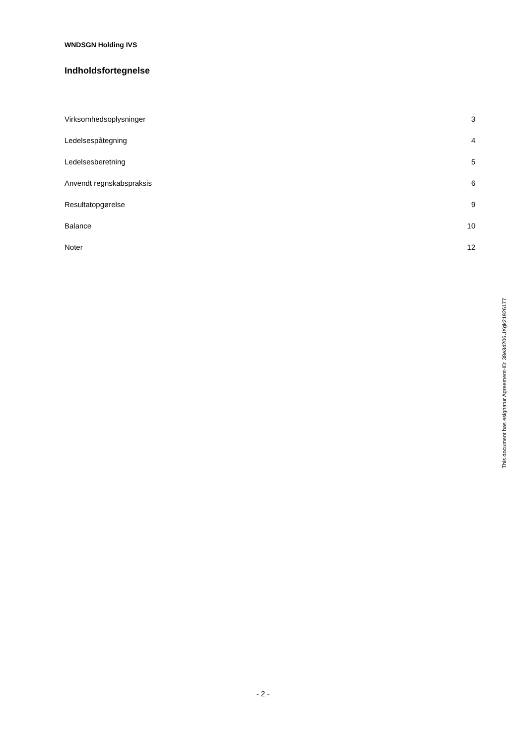WNDSGN Holding IVS
Indholdsfortegnelse
| Virksomhedsoplysninger | 3 |
| Ledelsespåtegning | 4 |
| Ledelsesberetning | 5 |
| Anvendt regnskabspraksis | 6 |
| Resultatopgørelse | 9 |
| Balance | 10 |
| Noter | 12 |
This document has esignatur Agreement-ID: 38e34206UXgk21926177
- 2 -